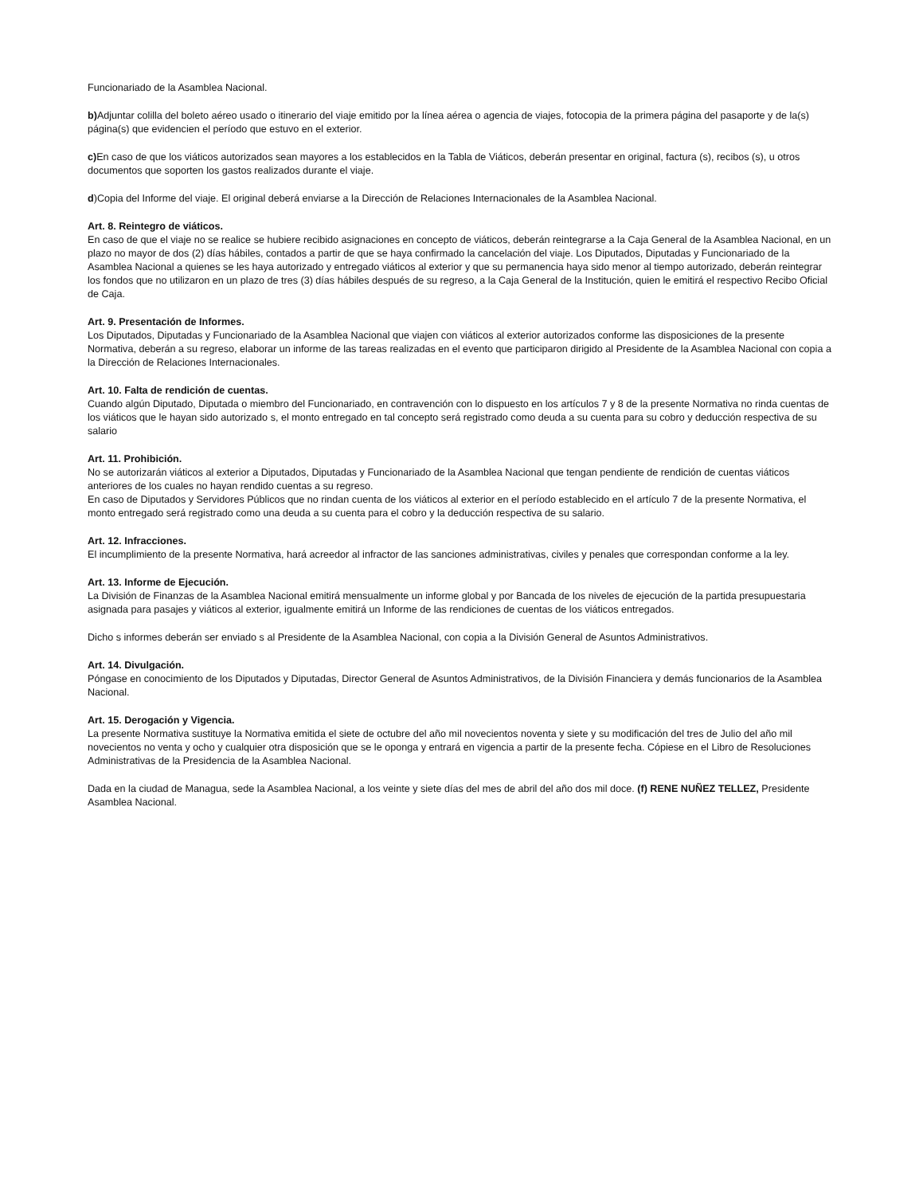Funcionariado de la Asamblea Nacional.
b) Adjuntar colilla del boleto aéreo usado o itinerario del viaje emitido por la línea aérea o agencia de viajes, fotocopia de la primera página del pasaporte y de la(s) página(s) que evidencien el período que estuvo en el exterior.
c) En caso de que los viáticos autorizados sean mayores a los establecidos en la Tabla de Viáticos, deberán presentar en original, factura (s), recibos (s), u otros documentos que soporten los gastos realizados durante el viaje.
d)Copia del Informe del viaje. El original deberá enviarse a la Dirección de Relaciones Internacionales de la Asamblea Nacional.
Art. 8. Reintegro de viáticos.
En caso de que el viaje no se realice se hubiere recibido asignaciones en concepto de viáticos, deberán reintegrarse a la Caja General de la Asamblea Nacional, en un plazo no mayor de dos (2) días hábiles, contados a partir de que se haya confirmado la cancelación del viaje. Los Diputados, Diputadas y Funcionariado de la Asamblea Nacional a quienes se les haya autorizado y entregado viáticos al exterior y que su permanencia haya sido menor al tiempo autorizado, deberán reintegrar los fondos que no utilizaron en un plazo de tres (3) días hábiles después de su regreso, a la Caja General de la Institución, quien le emitirá el respectivo Recibo Oficial de Caja.
Art. 9. Presentación de Informes.
Los Diputados, Diputadas y Funcionariado de la Asamblea Nacional que viajen con viáticos al exterior autorizados conforme las disposiciones de la presente Normativa, deberán a su regreso, elaborar un informe de las tareas realizadas en el evento que participaron dirigido al Presidente de la Asamblea Nacional con copia a la Dirección de Relaciones Internacionales.
Art. 10. Falta de rendición de cuentas.
Cuando algún Diputado, Diputada o miembro del Funcionariado, en contravención con lo dispuesto en los artículos 7 y 8 de la presente Normativa no rinda cuentas de los viáticos que le hayan sido autorizado s, el monto entregado en tal concepto será registrado como deuda a su cuenta para su cobro y deducción respectiva de su salario
Art. 11. Prohibición.
No se autorizarán viáticos al exterior a Diputados, Diputadas y Funcionariado de la Asamblea Nacional que tengan pendiente de rendición de cuentas viáticos anteriores de los cuales no hayan rendido cuentas a su regreso.
En caso de Diputados y Servidores Públicos que no rindan cuenta de los viáticos al exterior en el período establecido en el artículo 7 de la presente Normativa, el monto entregado será registrado como una deuda a su cuenta para el cobro y la deducción respectiva de su salario.
Art. 12. Infracciones.
El incumplimiento de la presente Normativa, hará acreedor al infractor de las sanciones administrativas, civiles y penales que correspondan conforme a la ley.
Art. 13. Informe de Ejecución.
La División de Finanzas de la Asamblea Nacional emitirá mensualmente un informe global y por Bancada de los niveles de ejecución de la partida presupuestaria asignada para pasajes y viáticos al exterior, igualmente emitirá un Informe de las rendiciones de cuentas de los viáticos entregados.
Dicho s informes deberán ser enviado s al Presidente de la Asamblea Nacional, con copia a la División General de Asuntos Administrativos.
Art. 14. Divulgación.
Póngase en conocimiento de los Diputados y Diputadas, Director General de Asuntos Administrativos, de la División Financiera y demás funcionarios de la Asamblea Nacional.
Art. 15. Derogación y Vigencia.
La presente Normativa sustituye la Normativa emitida el siete de octubre del año mil novecientos noventa y siete y su modificación del tres de Julio del año mil novecientos no venta y ocho y cualquier otra disposición que se le oponga y entrará en vigencia a partir de la presente fecha. Cópiese en el Libro de Resoluciones Administrativas de la Presidencia de la Asamblea Nacional.
Dada en la ciudad de Managua, sede la Asamblea Nacional, a los veinte y siete días del mes de abril del año dos mil doce. (f) RENE NUÑEZ TELLEZ, Presidente Asamblea Nacional.